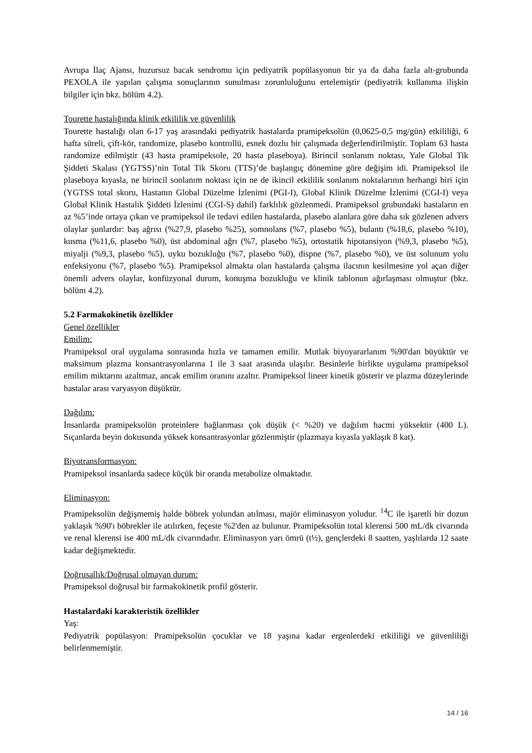Avrupa İlaç Ajansı, huzursuz bacak sendromu için pediyatrik popülasyonun bir ya da daha fazla alt-grubunda PEXOLA ile yapılan çalışma sonuçlarının sunulması zorunluluğunu ertelemiştir (pediyatrik kullanıma ilişkin bilgiler için bkz. bölüm 4.2).
Tourette hastalığında klinik etkililik ve güvenlilik
Tourette hastalığı olan 6-17 yaş arasındaki pediyatrik hastalarda pramipeksolün (0,0625-0,5 mg/gün) etkililiği, 6 hafta süreli, çift-kör, randomize, plasebo kontrollü, esnek dozlu bir çalışmada değerlendirilmiştir. Toplam 63 hasta randomize edilmiştir (43 hasta pramipeksole, 20 hasta plaseboya). Birincil sonlanım noktası, Yale Global Tik Şiddeti Skalası (YGTSS)’nin Total Tik Skoru (TTS)’de başlangıç dönemine göre değişim idi. Pramipeksol ile plaseboya kıyasla, ne birincil sonlanım noktası için ne de ikincil etkililik sonlanım noktalarının herhangi biri için (YGTSS total skoru, Hastanın Global Düzelme İzlenimi (PGI-I), Global Klinik Düzelme İzlenimi (CGI-I) veya Global Klinik Hastalık Şiddeti İzlenimi (CGI-S) dahil) farklılık gözlenmedi. Pramipeksol grubundaki hastaların en az %5’inde ortaya çıkan ve pramipeksol ile tedavi edilen hastalarda, plasebo alanlara göre daha sık gözlenen advers olaylar şunlardır: baş ağrısı (%27,9, plasebo %25), somnolans (%7, plasebo %5), bulantı (%18,6, plasebo %10), kusma (%11,6, plasebo %0), üst abdominal ağrı (%7, plasebo %5), ortostatik hipotansiyon (%9,3, plasebo %5), miyalji (%9,3, plasebo %5), uyku bozukluğu (%7, plasebo %0), dispne (%7, plasebo %0), ve üst solunum yolu enfeksiyonu (%7, plasebo %5). Pramipeksol almakta olan hastalarda çalışma ilacının kesilmesine yol açan diğer önemli advers olaylar, konfüzyonal durum, konuşma bozukluğu ve klinik tablonun ağırlaşması olmuştur (bkz. bölüm 4.2).
5.2 Farmakokinetik özellikler
Genel özellikler
Emilim:
Pramipeksol oral uygulama sonrasında hızla ve tamamen emilir. Mutlak biyoyararlanım %90'dan büyüktür ve maksimum plazma konsantrasyonlarına 1 ile 3 saat arasında ulaşılır. Besinlerle birlikte uygulama pramipeksol emilim miktarını azaltmaz, ancak emilim oranını azaltır. Pramipeksol lineer kinetik gösterir ve plazma düzeylerinde hastalar arası varyasyon düşüktür.
Dağılım:
İnsanlarda pramipeksolün proteinlere bağlanması çok düşük (< %20) ve dağılım hacmi yüksektir (400 L). Sıçanlarda beyin dokusunda yüksek konsantrasyonlar gözlenmiştir (plazmaya kıyasla yaklaşık 8 kat).
Biyotransformasyon:
Pramipeksol insanlarda sadece küçük bir oranda metabolize olmaktadır.
Eliminasyon:
Pramipeksolün değişmemiş halde böbrek yolundan atılması, majör eliminasyon yoludur. <sup>14</sup>C ile işaretli bir dozun yaklaşık %90'ı böbrekler ile atılırken, feçeste %2'den az bulunur. Pramipeksolün total klerensi 500 mL/dk civarında ve renal klerensi ise 400 mL/dk civarındadır. Eliminasyon yarı ömrü (t½), gençlerdeki 8 saatten, yaşlılarda 12 saate kadar değişmektedir.
Doğrusallık/Doğrusal olmayan durum:
Pramipeksol doğrusal bir farmakokinetik profil gösterir.
Hastalardaki karakteristik özellikler
Yaş:
Pediyatrik popülasyon: Pramipeksolün çocuklar ve 18 yaşına kadar ergenlerdeki etkililiği ve güvenliliği belirlenmemiştir.
14 / 16